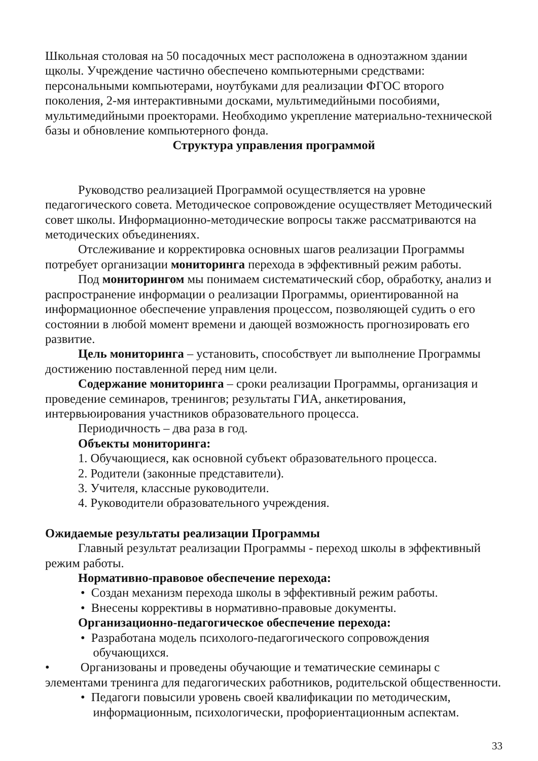Школьная столовая на 50 посадочных мест расположена в одноэтажном здании щколы. Учреждение частично обеспечено компьютерными средствами: персональными компьютерами, ноутбуками для реализации ФГОС второго поколения, 2-мя интерактивными досками, мультимедийными пособиями, мультимедийными проекторами. Необходимо укрепление материально-технической базы и обновление компьютерного фонда.
Структура управления программой
Руководство реализацией Программой осуществляется на уровне педагогического совета. Методическое сопровождение осуществляет Методический совет школы. Информационно-методические вопросы также рассматриваются на методических объединениях.
Отслеживание и корректировка основных шагов реализации Программы потребует организации мониторинга перехода в эффективный режим работы.
Под мониторингом мы понимаем систематический сбор, обработку, анализ и распространение информации о реализации Программы, ориентированной на информационное обеспечение управления процессом, позволяющей судить о его состоянии в любой момент времени и дающей возможность прогнозировать его развитие.
Цель мониторинга – установить, способствует ли выполнение Программы достижению поставленной перед ним цели.
Содержание мониторинга – сроки реализации Программы, организация и проведение семинаров, тренингов; результаты ГИА, анкетирования, интервьюирования участников образовательного процесса.
Периодичность – два раза в год.
Объекты мониторинга:
1. Обучающиеся, как основной субъект образовательного процесса.
2. Родители (законные представители).
3. Учителя, классные руководители.
4. Руководители образовательного учреждения.
Ожидаемые результаты реализации Программы
Главный результат реализации Программы - переход школы в эффективный режим работы.
Нормативно-правовое обеспечение перехода:
• Создан механизм перехода школы в эффективный режим работы.
• Внесены коррективы в нормативно-правовые документы.
Организационно-педагогическое обеспечение перехода:
• Разработана модель психолого-педагогического сопровождения
обучающихся.
• Организованы и проведены обучающие и тематические семинары с элементами тренинга для педагогических работников, родительской общественности.
• Педагоги повысили уровень своей квалификации по методическим,
информационным, психологически, профориентационным аспектам.
33